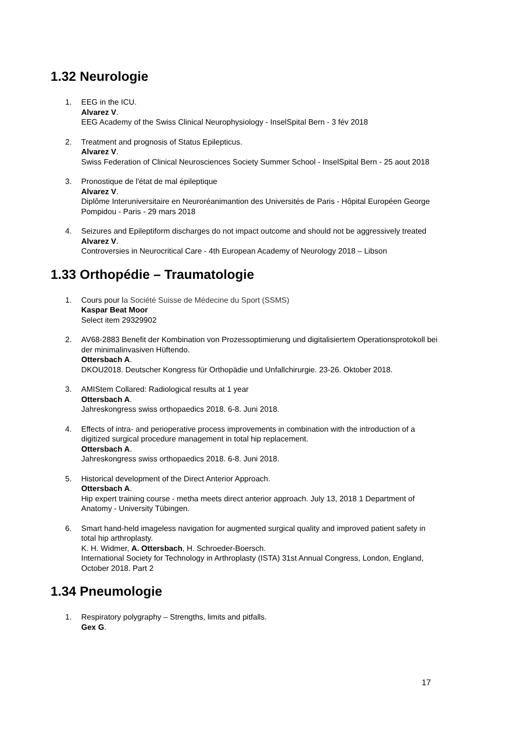1.32 Neurologie
1. EEG in the ICU.
Alvarez V.
EEG Academy of the Swiss Clinical Neurophysiology - InselSpital Bern - 3 fév 2018
2. Treatment and prognosis of Status Epilepticus.
Alvarez V.
Swiss Federation of Clinical Neurosciences Society Summer School - InselSpital Bern - 25 aout 2018
3. Pronostique de l'état de mal épileptique
Alvarez V.
Diplôme Interuniversitaire en Neuroréanimantion des Universités de Paris - Hôpital Européen George Pompidou - Paris - 29 mars 2018
4. Seizures and Epileptiform discharges do not impact outcome and should not be aggressively treated
Alvarez V.
Controversies in Neurocritical Care - 4th European Academy of Neurology 2018 – Libson
1.33 Orthopédie – Traumatologie
1. Cours pour la Société Suisse de Médecine du Sport (SSMS)
Kaspar Beat Moor
Select item 29329902
2. AV68-2883 Benefit der Kombination von Prozessoptimierung und digitalisiertem Operationsprotokoll bei der minimalinvasiven Hüftendo.
Ottersbach A.
DKOU2018. Deutscher Kongress für Orthopädie und Unfallchirurgie. 23-26. Oktober 2018.
3. AMIStem Collared: Radiological results at 1 year
Ottersbach A.
Jahreskongress swiss orthopaedics 2018. 6-8. Juni 2018.
4. Effects of intra- and perioperative process improvements in combination with the introduction of a digitized surgical procedure management in total hip replacement.
Ottersbach A.
Jahreskongress swiss orthopaedics 2018. 6-8. Juni 2018.
5. Historical development of the Direct Anterior Approach.
Ottersbach A.
Hip expert training course - metha meets direct anterior approach. July 13, 2018 1 Department of Anatomy - University Tübingen.
6. Smart hand-held imageless navigation for augmented surgical quality and improved patient safety in total hip arthroplasty.
K. H. Widmer, A. Ottersbach, H. Schroeder-Boersch.
International Society for Technology in Arthroplasty (ISTA) 31st Annual Congress, London, England, October 2018. Part 2
1.34 Pneumologie
1. Respiratory polygraphy – Strengths, limits and pitfalls.
Gex G.
17